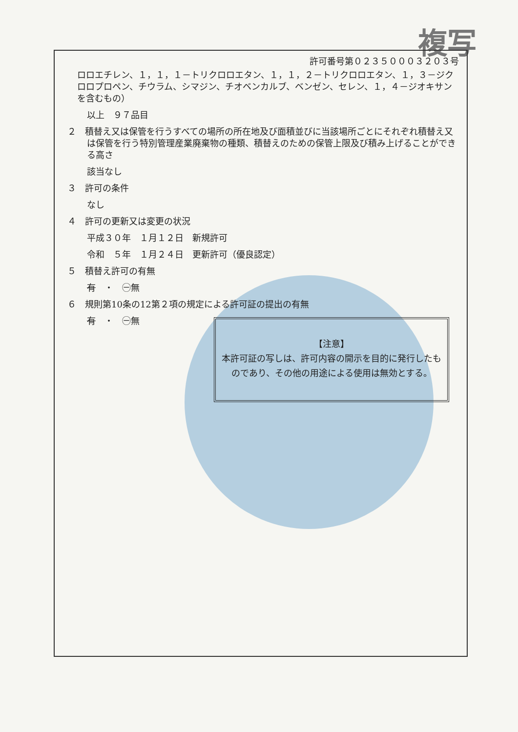複写
許可番号第０２３５０００３２０３号
ロロエチレン、１，１，１－トリクロロエタン、１，１，２－トリクロロエタン、１，３－ジクロロプロペン、チウラム、シマジン、チオベンカルブ、ベンゼン、セレン、１，４－ジオキサンを含むもの）
以上　９７品目
２　積替え又は保管を行うすべての場所の所在地及び面積並びに当該場所ごとにそれぞれ積替え又は保管を行う特別管理産業廃棄物の種類、積替えのための保管上限及び積み上げることができる高さ
該当なし
３　許可の条件
なし
４　許可の更新又は変更の状況
平成３０年　１月１２日　新規許可
令和　５年　１月２４日　更新許可（優良認定）
５　積替え許可の有無
有　・　㊀無
６　規則第10条の12第２項の規定による許可証の提出の有無
有　・　㊀無
【注意】
本許可証の写しは、許可内容の開示を目的に発行したものであり、その他の用途による使用は無効とする。